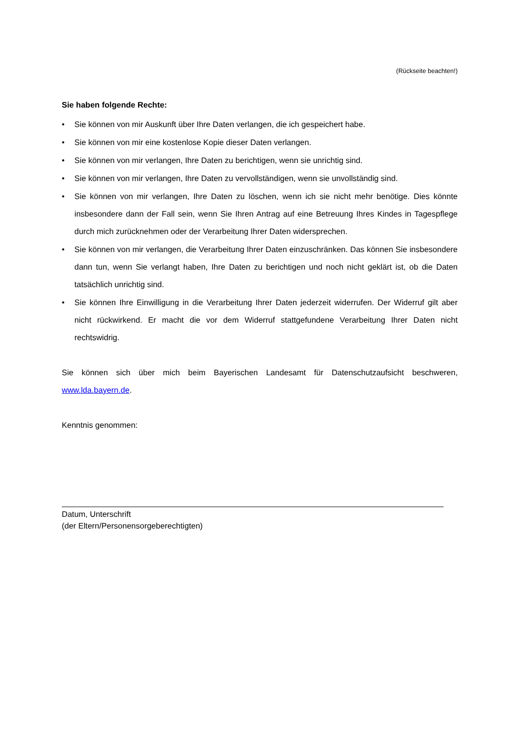(Rückseite beachten!)
Sie haben folgende Rechte:
• Sie können von mir Auskunft über Ihre Daten verlangen, die ich gespeichert habe.
• Sie können von mir eine kostenlose Kopie dieser Daten verlangen.
• Sie können von mir verlangen, Ihre Daten zu berichtigen, wenn sie unrichtig sind.
• Sie können von mir verlangen, Ihre Daten zu vervollständigen, wenn sie unvollständig sind.
• Sie können von mir verlangen, Ihre Daten zu löschen, wenn ich sie nicht mehr benötige. Dies könnte insbesondere dann der Fall sein, wenn Sie Ihren Antrag auf eine Betreuung Ihres Kindes in Tagespflege durch mich zurücknehmen oder der Verarbeitung Ihrer Daten widersprechen.
• Sie können von mir verlangen, die Verarbeitung Ihrer Daten einzuschränken. Das können Sie insbesondere dann tun, wenn Sie verlangt haben, Ihre Daten zu berichtigen und noch nicht geklärt ist, ob die Daten tatsächlich unrichtig sind.
• Sie können Ihre Einwilligung in die Verarbeitung Ihrer Daten jederzeit widerrufen. Der Widerruf gilt aber nicht rückwirkend. Er macht die vor dem Widerruf stattgefundene Verarbeitung Ihrer Daten nicht rechtswidrig.
Sie können sich über mich beim Bayerischen Landesamt für Datenschutzaufsicht beschweren, www.lda.bayern.de.
Kenntnis genommen:
Datum, Unterschrift
(der Eltern/Personensorgeberechtigten)